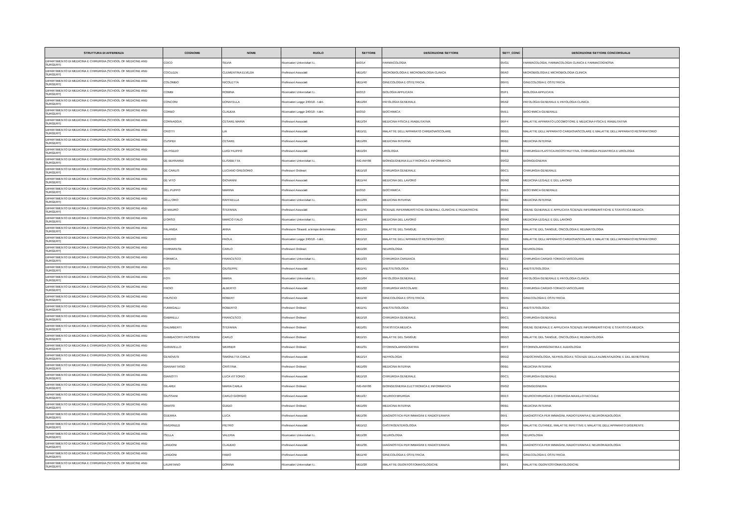| STRUTTURA DI AFFERENZA | COGNOME | NOME | RUOLO | SETTORE | DESCRIZIONE SETTORE | SETT_CONC | DESCRIZIONE SETTORE CONCORSUALE |
| --- | --- | --- | --- | --- | --- | --- | --- |
| DIPARTIMENTO DI MEDICINA E CHIRURGIA (SCHOOL OF MEDICINE AND SURGERY) | COCO | SILVIA | Ricercatori Universitari t.i. | BIO/14 | FARMACOLOGIA | 05/G1 | FARMACOLOGIA, FARMACOLOGIA CLINICA E FARMACOGNOSIA |
| DIPARTIMENTO DI MEDICINA E CHIRURGIA (SCHOOL OF MEDICINE AND SURGERY) | COCUZZA | CLEMENTINA ELVEZIA | Professori Associati | MED/07 | MICROBIOLOGIA E MICROBIOLOGIA CLINICA | 06/A3 | MICROBIOLOGIA E MICROBIOLOGIA CLINICA |
| DIPARTIMENTO DI MEDICINA E CHIRURGIA (SCHOOL OF MEDICINE AND SURGERY) | COLOMBO | NICOLETTA | Professori Associati | MED/40 | GINECOLOGIA E OSTETRICIA | 06/H1 | GINECOLOGIA E OSTETRICIA |
| DIPARTIMENTO DI MEDICINA E CHIRURGIA (SCHOOL OF MEDICINE AND SURGERY) | COMBI | ROMINA | Ricercatori Universitari t.i. | BIO/13 | BIOLOGIA APPLICATA | 05/F1 | BIOLOGIA APPLICATA |
| DIPARTIMENTO DI MEDICINA E CHIRURGIA (SCHOOL OF MEDICINE AND SURGERY) | CONCONI | DONATELLA | Ricercatori Legge 240/10 - t.det. | MED/04 | PATOLOGIA GENERALE | 06/A2 | PATOLOGIA GENERALE E PATOLOGIA CLINICA |
| DIPARTIMENTO DI MEDICINA E CHIRURGIA (SCHOOL OF MEDICINE AND SURGERY) | CORBO | CLAUDIA | Ricercatori Legge 240/10 - t.det. | BIO/10 | BIOCHIMICA | 05/E1 | BIOCHIMICA GENERALE |
| DIPARTIMENTO DI MEDICINA E CHIRURGIA (SCHOOL OF MEDICINE AND SURGERY) | CORNAGGIA | CESARE MARIA | Professori Associati | MED/34 | MEDICINA FISICA E RIABILITATIVA | 06/F4 | MALATTIE APPARATO LOCOMOTORE E MEDICINA FISICA E RIABILITATIVA |
| DIPARTIMENTO DI MEDICINA E CHIRURGIA (SCHOOL OF MEDICINE AND SURGERY) | CROTTI | LIA | Professori Associati | MED/11 | MALATTIE DELL'APPARATO CARDIOVASCOLARE | 06/D1 | MALATTIE DELL'APPARATO CARDIOVASCOLARE E MALATTIE DELL'APPARATO RESPIRATORIO |
| DIPARTIMENTO DI MEDICINA E CHIRURGIA (SCHOOL OF MEDICINE AND SURGERY) | CUSPIDI | CESARE | Professori Associati | MED/09 | MEDICINA INTERNA | 06/B1 | MEDICINA INTERNA |
| DIPARTIMENTO DI MEDICINA E CHIRURGIA (SCHOOL OF MEDICINE AND SURGERY) | DA POZZO | LUIGI FILIPPO | Professori Associati | MED/24 | UROLOGIA | 06/E2 | CHIRURGIA PLASTICA-RICOSTRUTTIVA, CHIRURGIA PEDIATRICA E UROLOGIA |
| DIPARTIMENTO DI MEDICINA E CHIRURGIA (SCHOOL OF MEDICINE AND SURGERY) | DE BERNARDI | ELISABETTA | Ricercatori Universitari t.i. | ING-INF/06 | BIOINGEGNERIA ELETTRONICA E INFORMATICA | 09/G2 | BIOINGEGNERIA |
| DIPARTIMENTO DI MEDICINA E CHIRURGIA (SCHOOL OF MEDICINE AND SURGERY) | DE CARLIS | LUCIANO GREGORIO | Professori Ordinari | MED/18 | CHIRURGIA GENERALE | 06/C1 | CHIRURGIA GENERALE |
| DIPARTIMENTO DI MEDICINA E CHIRURGIA (SCHOOL OF MEDICINE AND SURGERY) | DE VITO | GIOVANNI | Professori Associati | MED/44 | MEDICINA DEL LAVORO | 06/M2 | MEDICINA LEGALE E DEL LAVORO |
| DIPARTIMENTO DI MEDICINA E CHIRURGIA (SCHOOL OF MEDICINE AND SURGERY) | DEL PUPPO | MARINA | Professori Associati | BIO/10 | BIOCHIMICA | 05/E1 | BIOCHIMICA GENERALE |
| DIPARTIMENTO DI MEDICINA E CHIRURGIA (SCHOOL OF MEDICINE AND SURGERY) | DELL'ORO | RAFFAELLA | Ricercatori Universitari t.i. | MED/09 | MEDICINA INTERNA | 06/B1 | MEDICINA INTERNA |
| DIPARTIMENTO DI MEDICINA E CHIRURGIA (SCHOOL OF MEDICINE AND SURGERY) | DI MAURO | STEFANIA | Professori Associati | MED/45 | SCIENZE INFERMIERISTICHE GENERALI, CLINICHE E PEDIATRICHE | 06/M1 | IGIENE GENERALE E APPLICATA SCIENZE INFERMIERISTICHE E STATISTICA MEDICA |
| DIPARTIMENTO DI MEDICINA E CHIRURGIA (SCHOOL OF MEDICINE AND SURGERY) | D'ORSO | MARCO ITALO | Ricercatori Universitari t.i. | MED/44 | MEDICINA DEL LAVORO | 06/M2 | MEDICINA LEGALE E DEL LAVORO |
| DIPARTIMENTO DI MEDICINA E CHIRURGIA (SCHOOL OF MEDICINE AND SURGERY) | FALANGA | ANNA | Professore Straord. a tempo determinato | MED/15 | MALATTIE DEL SANGUE | 06/D3 | MALATTIE DEL SANGUE, ONCOLOGIA E REUMATOLOGIA |
| DIPARTIMENTO DI MEDICINA E CHIRURGIA (SCHOOL OF MEDICINE AND SURGERY) | FAVERIO | PAOLA | Ricercatori Legge 240/10 - t.det. | MED/10 | MALATTIE DELL'APPARATO RESPIRATORIO | 06/D1 | MALATTIE DELL'APPARATO CARDIOVASCOLARE E MALATTIE DELL'APPARATO RESPIRATORIO |
| DIPARTIMENTO DI MEDICINA E CHIRURGIA (SCHOOL OF MEDICINE AND SURGERY) | FERRARESE | CARLO | Professori Ordinari | MED/26 | NEUROLOGIA | 06/D6 | NEUROLOGIA |
| DIPARTIMENTO DI MEDICINA E CHIRURGIA (SCHOOL OF MEDICINE AND SURGERY) | FORMICA | FRANCESCO | Ricercatori Universitari t.i. | MED/23 | CHIRURGIA CARDIACA | 06/E1 | CHIRURGIA CARDIO-TORACO-VASCOLARE |
| DIPARTIMENTO DI MEDICINA E CHIRURGIA (SCHOOL OF MEDICINE AND SURGERY) | FOTI | GIUSEPPE | Professori Associati | MED/41 | ANESTESIOLOGIA | 06/L1 | ANESTESIOLOGIA |
| DIPARTIMENTO DI MEDICINA E CHIRURGIA (SCHOOL OF MEDICINE AND SURGERY) | FOTI | MARIA | Ricercatori Universitari t.i. | MED/04 | PATOLOGIA GENERALE | 06/A2 | PATOLOGIA GENERALE E PATOLOGIA CLINICA |
| DIPARTIMENTO DI MEDICINA E CHIRURGIA (SCHOOL OF MEDICINE AND SURGERY) | FROIO | ALBERTO | Professori Associati | MED/22 | CHIRURGIA VASCOLARE | 06/E1 | CHIRURGIA CARDIO-TORACO-VASCOLARE |
| DIPARTIMENTO DI MEDICINA E CHIRURGIA (SCHOOL OF MEDICINE AND SURGERY) | FRUSCIO | ROBERT | Professori Associati | MED/40 | GINECOLOGIA E OSTETRICIA | 06/H1 | GINECOLOGIA E OSTETRICIA |
| DIPARTIMENTO DI MEDICINA E CHIRURGIA (SCHOOL OF MEDICINE AND SURGERY) | FUMAGALLI | ROBERTO | Professori Ordinari | MED/41 | ANESTESIOLOGIA | 06/L1 | ANESTESIOLOGIA |
| DIPARTIMENTO DI MEDICINA E CHIRURGIA (SCHOOL OF MEDICINE AND SURGERY) | GABRIELLI | FRANCESCO | Professori Ordinari | MED/18 | CHIRURGIA GENERALE | 06/C1 | CHIRURGIA GENERALE |
| DIPARTIMENTO DI MEDICINA E CHIRURGIA (SCHOOL OF MEDICINE AND SURGERY) | GALIMBERTI | STEFANIA | Professori Ordinari | MED/01 | STATISTICA MEDICA | 06/M1 | IGIENE GENERALE E APPLICATA SCIENZE INFERMIERISTICHE E STATISTICA MEDICA |
| DIPARTIMENTO DI MEDICINA E CHIRURGIA (SCHOOL OF MEDICINE AND SURGERY) | GAMBACORTI PASSERINI | CARLO | Professori Ordinari | MED/15 | MALATTIE DEL SANGUE | 06/D3 | MALATTIE DEL SANGUE, ONCOLOGIA E REUMATOLOGIA |
| DIPARTIMENTO DI MEDICINA E CHIRURGIA (SCHOOL OF MEDICINE AND SURGERY) | GARAVELLO | WERNER | Professori Ordinari | MED/31 | OTORINOLARINGOIATRIA | 06/F3 | OTORINOLARINGOIATRIA E AUDIOLOGIA |
| DIPARTIMENTO DI MEDICINA E CHIRURGIA (SCHOOL OF MEDICINE AND SURGERY) | GENOVESI | SIMONETTA CARLA | Professori Associati | MED/14 | NEFROLOGIA | 06/D2 | ENDOCRINOLOGIA, NEFROLOGIA E SCIENZE DELLA ALIMENTAZIONE E DEL BENESSERE |
| DIPARTIMENTO DI MEDICINA E CHIRURGIA (SCHOOL OF MEDICINE AND SURGERY) | GIANNATTASIO | CRISTINA | Professori Ordinari | MED/09 | MEDICINA INTERNA | 06/B1 | MEDICINA INTERNA |
| DIPARTIMENTO DI MEDICINA E CHIRURGIA (SCHOOL OF MEDICINE AND SURGERY) | GIANOTTI | LUCA VITTORIO | Professori Associati | MED/18 | CHIRURGIA GENERALE | 06/C1 | CHIRURGIA GENERALE |
| DIPARTIMENTO DI MEDICINA E CHIRURGIA (SCHOOL OF MEDICINE AND SURGERY) | GILARDI | MARIA CARLA | Professori Ordinari | ING-INF/06 | BIOINGEGNERIA ELETTRONICA E INFORMATICA | 09/G2 | BIOINGEGNERIA |
| DIPARTIMENTO DI MEDICINA E CHIRURGIA (SCHOOL OF MEDICINE AND SURGERY) | GIUSSANI | CARLO GIORGIO | Professori Associati | MED/27 | NEUROCHIRURGIA | 06/E3 | NEUROCHIRURGIA E CHIRURGIA MAXILLO FACCIALE |
| DIPARTIMENTO DI MEDICINA E CHIRURGIA (SCHOOL OF MEDICINE AND SURGERY) | GRASSI | GUIDO | Professori Ordinari | MED/09 | MEDICINA INTERNA | 06/B1 | MEDICINA INTERNA |
| DIPARTIMENTO DI MEDICINA E CHIRURGIA (SCHOOL OF MEDICINE AND SURGERY) | GUERRA | LUCA | Professori Associati | MED/36 | DIAGNOSTICA PER IMMAGINI E RADIOTERAPIA | 06/I1 | DIAGNOSTICA PER IMMAGINI, RADIOTERAPIA E NEURORADIOLOGIA |
| DIPARTIMENTO DI MEDICINA E CHIRURGIA (SCHOOL OF MEDICINE AND SURGERY) | INVERNIZZI | PIETRO | Professori Associati | MED/12 | GASTROENTEROLOGIA | 06/D4 | MALATTIE CUTANEE, MALATTIE INFETTIVE E MALATTIE DELL'APPARATO DIGERENTE |
| DIPARTIMENTO DI MEDICINA E CHIRURGIA (SCHOOL OF MEDICINE AND SURGERY) | ISELLA | VALERIA | Ricercatori Universitari t.i. | MED/26 | NEUROLOGIA | 06/D6 | NEUROLOGIA |
| DIPARTIMENTO DI MEDICINA E CHIRURGIA (SCHOOL OF MEDICINE AND SURGERY) | LANDONI | CLAUDIO | Professori Associati | MED/36 | DIAGNOSTICA PER IMMAGINI E RADIOTERAPIA | 06/I1 | DIAGNOSTICA PER IMMAGINI, RADIOTERAPIA E NEURORADIOLOGIA |
| DIPARTIMENTO DI MEDICINA E CHIRURGIA (SCHOOL OF MEDICINE AND SURGERY) | LANDONI | FABIO | Professori Associati | MED/40 | GINECOLOGIA E OSTETRICIA | 06/H1 | GINECOLOGIA E OSTETRICIA |
| DIPARTIMENTO DI MEDICINA E CHIRURGIA (SCHOOL OF MEDICINE AND SURGERY) | LAURITANO | DORINA | Ricercatori Universitari t.i. | MED/28 | MALATTIE ODONTOSTOMATOLOGICHE | 06/F1 | MALATTIE ODONTOSTOMATOLOGICHE |